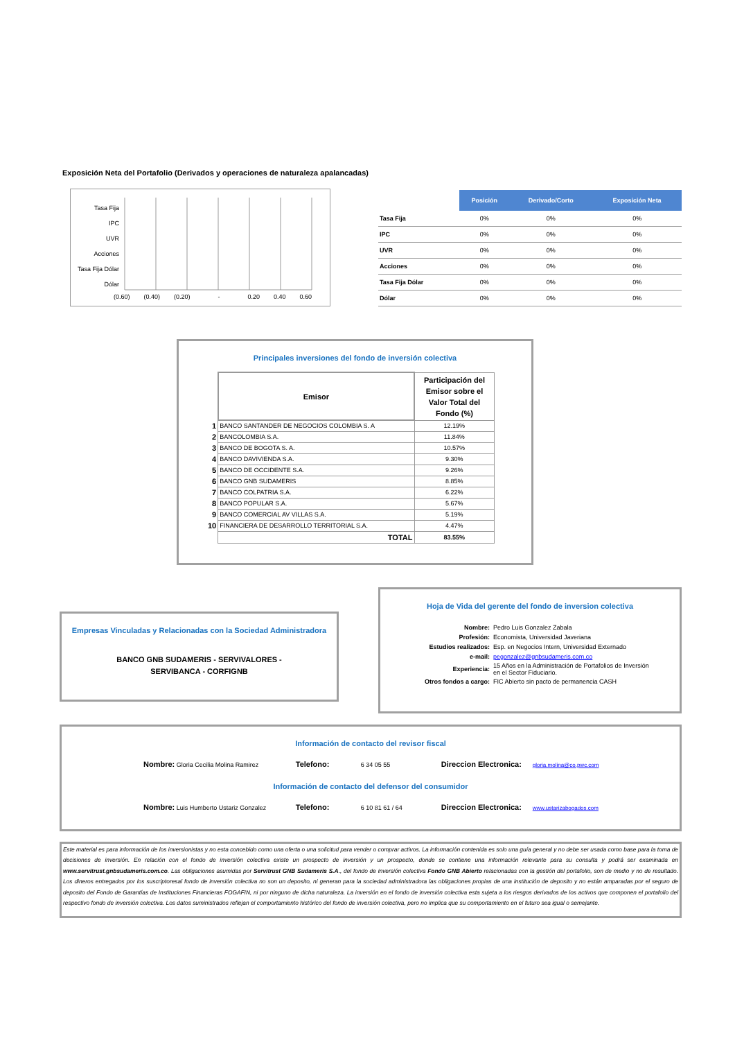Exposición Neta del Portafolio (Derivados y operaciones de naturaleza apalancadas)
Tasa Fija
IPC
UVR
Acciones
Tasa Fija Dólar
Dólar
(0.60) (0.40) (0.20) - 0.20 0.40 0.60
| | Posición | Derivado/Corto | Exposición Neta |
| --- | --- | --- | --- |
| Tasa Fija | 0% | 0% | 0% |
| IPC | 0% | 0% | 0% |
| UVR | 0% | 0% | 0% |
| Acciones | 0% | 0% | 0% |
| Tasa Fija Dólar | 0% | 0% | 0% |
| Dólar | 0% | 0% | 0% |
Principales inversiones del fondo de inversión colectiva
| | Emisor | Participación del Emisor sobre el Valor Total del Fondo (%) |
| 1 | BANCO SANTANDER DE NEGOCIOS COLOMBIA S. A | 12.19% |
| 2 | BANCOLOMBIA S.A. | 11.84% |
| 3 | BANCO DE BOGOTA S. A. | 10.57% |
| 4 | BANCO DAVIVIENDA S.A. | 9.30% |
| 5 | BANCO DE OCCIDENTE S.A. | 9.26% |
| 6 | BANCO GNB SUDAMERIS | 8.85% |
| 7 | BANCO COLPATRIA S.A. | 6.22% |
| 8 | BANCO POPULAR S.A. | 5.67% |
| 9 | BANCO COMERCIAL AV VILLAS S.A. | 5.19% |
| 10 | FINANCIERA DE DESARROLLO TERRITORIAL S.A. | 4.47% |
| | TOTAL | 83.55% |
Empresas Vinculadas y Relacionadas con la Sociedad Administradora
BANCO GNB SUDAMERIS - SERVIVALORES -
SERVIBANCA - CORFIGNB
Hoja de Vida del gerente del fondo de inversion colectiva
| Nombre: | Pedro Luis Gonzalez Zabala |
| Profesión: | Economista, Universidad Javeriana |
| Estudios realizados: | Esp. en Negocios Intern, Universidad Externado |
| e-mail: | pegonzalez@gnbsudameris.com.co |
| Experiencia: | 15 Años en la Administración de Portafolios de Inversión en el Sector Fiduciario. |
| Otros fondos a cargo: | FIC Abierto sin pacto de permanencia CASH |
Información de contacto del revisor fiscal
Nombre: Gloria Cecilia Molina Ramirez Telefono: 6 34 05 55 Direccion Electronica: gloria.molina@co.pwc.com
Información de contacto del defensor del consumidor
Nombre: Luis Humberto Ustariz Gonzalez Telefono: 6 10 81 61 / 64 Direccion Electronica: www.ustarizabogados.com
Este material es para información de los inversionistas y no esta concebido como una oferta o una solicitud para vender o comprar activos. La información contenida es solo una guía general y no debe ser usada como base para la toma de decisiones de inversión. En relación con el fondo de inversión colectiva existe un prospecto de inversión y un prospecto, donde se contiene una información relevante para su consulta y podrá ser examinada en www.servitrust.gnbsudameris.com.co. Las obligaciones asumidas por Servitrust GNB Sudameris S.A., del fondo de inversión colectiva Fondo GNB Abierto relacionadas con la gestión del portafolio, son de medio y no de resultado. Los dineros entregados por los suscriptoresal fondo de inversión colectiva no son un deposito, ni generan para la sociedad administradora las obligaciones propias de una institución de deposito y no están amparadas por el seguro de deposito del Fondo de Garantías de Instituciones Financieras FOGAFIN, ni por ninguno de dicha naturaleza. La inversión en el fondo de inversión colectiva esta sujeta a los riesgos derivados de los activos que componen el portafolio del respectivo fondo de inversión colectiva. Los datos suministrados reflejan el comportamiento histórico del fondo de inversión colectiva, pero no implica que su comportamiento en el futuro sea igual o semejante.